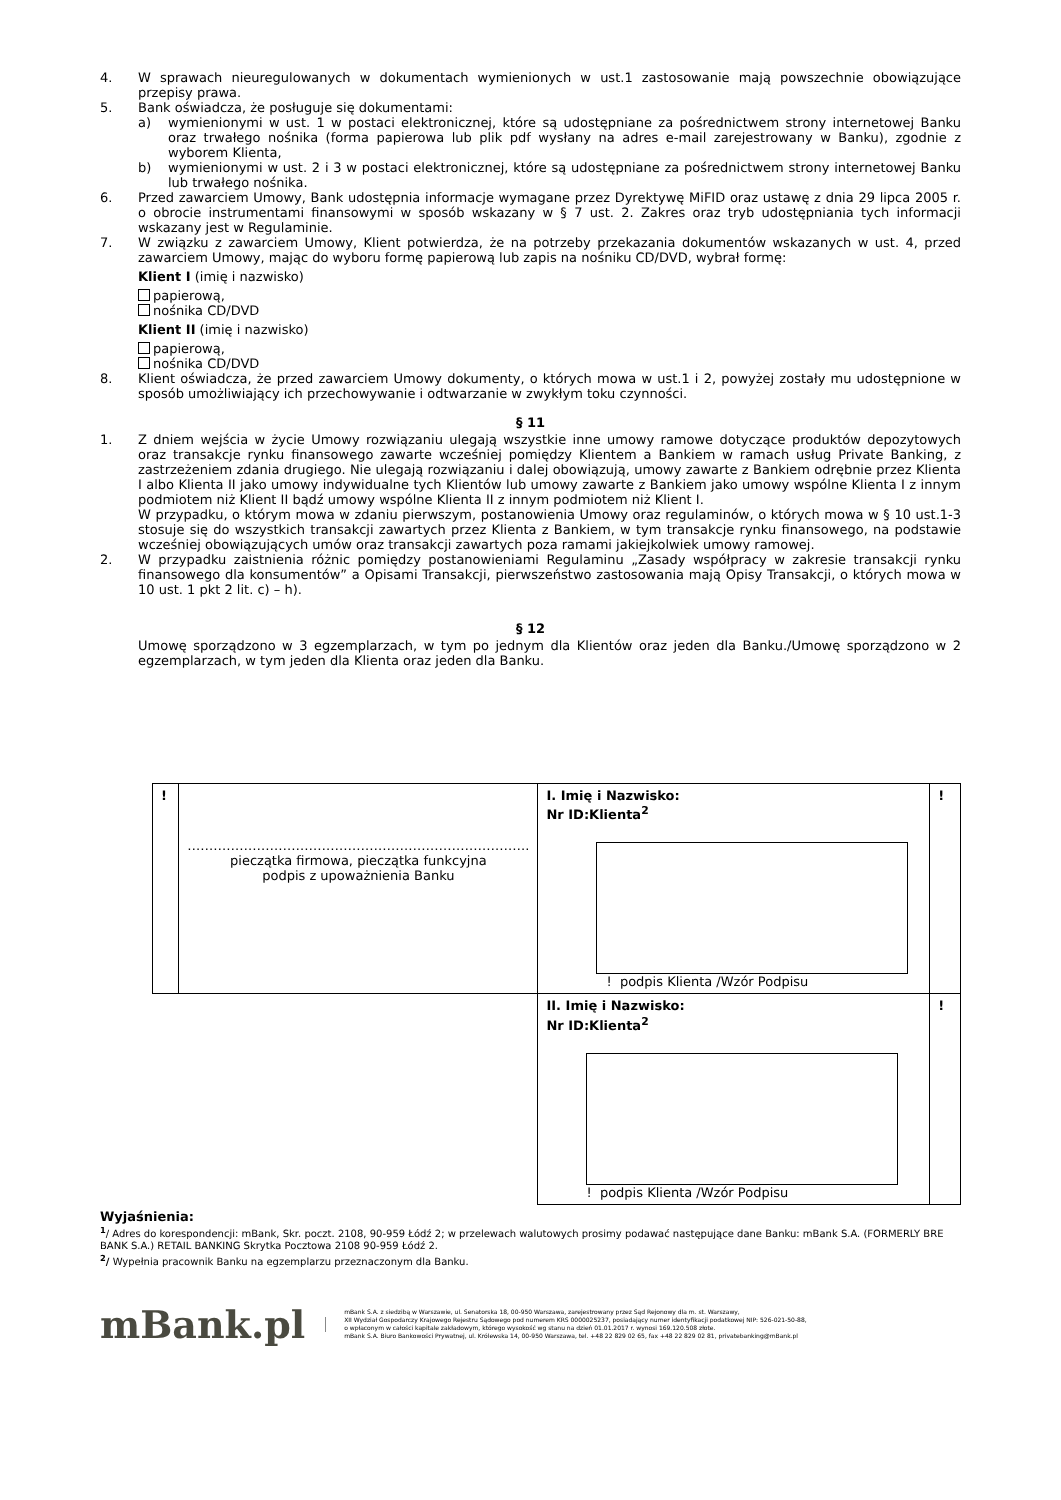4. W sprawach nieuregulowanych w dokumentach wymienionych w ust.1 zastosowanie mają powszechnie obowiązujące przepisy prawa.
5. Bank oświadcza, że posługuje się dokumentami:
a) wymienionymi w ust. 1 w postaci elektronicznej, które są udostępniane za pośrednictwem strony internetowej Banku oraz trwałego nośnika (forma papierowa lub plik pdf wysłany na adres e-mail zarejestrowany w Banku), zgodnie z wyborem Klienta,
b) wymienionymi w ust. 2 i 3 w postaci elektronicznej, które są udostępniane za pośrednictwem strony internetowej Banku lub trwałego nośnika.
6. Przed zawarciem Umowy, Bank udostępnia informacje wymagane przez Dyrektywę MiFID oraz ustawę z dnia 29 lipca 2005 r. o obrocie instrumentami finansowymi w sposób wskazany w § 7 ust. 2. Zakres oraz tryb udostępniania tych informacji wskazany jest w Regulaminie.
7. W związku z zawarciem Umowy, Klient potwierdza, że na potrzeby przekazania dokumentów wskazanych w ust. 4, przed zawarciem Umowy, mając do wyboru formę papierową lub zapis na nośniku CD/DVD, wybrał formę:
Klient I (imię i nazwisko)
papierową,
nośnika CD/DVD
Klient II (imię i nazwisko)
papierową,
nośnika CD/DVD
8. Klient oświadcza, że przed zawarciem Umowy dokumenty, o których mowa w ust.1 i 2, powyżej zostały mu udostępnione w sposób umożliwiający ich przechowywanie i odtwarzanie w zwykłym toku czynności.
§ 11
1. Z dniem wejścia w życie Umowy rozwiązaniu ulegają wszystkie inne umowy ramowe dotyczące produktów depozytowych oraz transakcje rynku finansowego zawarte wcześniej pomiędzy Klientem a Bankiem w ramach usług Private Banking, z zastrzeżeniem zdania drugiego. Nie ulegają rozwiązaniu i dalej obowiązują, umowy zawarte z Bankiem odrębnie przez Klienta I albo Klienta II jako umowy indywidualne tych Klientów lub umowy zawarte z Bankiem jako umowy wspólne Klienta I z innym podmiotem niż Klient II bądź umowy wspólne Klienta II z innym podmiotem niż Klient I.
W przypadku, o którym mowa w zdaniu pierwszym, postanowienia Umowy oraz regulaminów, o których mowa w § 10 ust.1-3 stosuje się do wszystkich transakcji zawartych przez Klienta z Bankiem, w tym transakcje rynku finansowego, na podstawie wcześniej obowiązujących umów oraz transakcji zawartych poza ramami jakiejkolwiek umowy ramowej.
2. W przypadku zaistnienia różnic pomiędzy postanowieniami Regulaminu „Zasady współpracy w zakresie transakcji rynku finansowego dla konsumentów” a Opisami Transakcji, pierwszeństwo zastosowania mają Opisy Transakcji, o których mowa w 10 ust. 1 pkt 2 lit. c) – h).
§ 12
Umowę sporządzono w 3 egzemplarzach, w tym po jednym dla Klientów oraz jeden dla Banku./Umowę sporządzono w 2 egzemplarzach, w tym jeden dla Klienta oraz jeden dla Banku.
| ! | ……………………………………………………………………. pieczątka firmowa, pieczątka funkcyjna podpis z upoważnienia Banku | I. Imię i Nazwisko: Nr ID:Klienta<sup>2</sup> ! podpis Klienta /Wzór Podpisu | ! |
| | | II. Imię i Nazwisko: Nr ID:Klienta<sup>2</sup> ! podpis Klienta /Wzór Podpisu | ! |
Wyjaśnienia:
<sup>1</sup>/ Adres do korespondencji: mBank, Skr. poczt. 2108, 90-959 Łódź 2; w przelewach walutowych prosimy podawać następujące dane Banku: mBank S.A. (FORMERLY BRE BANK S.A.) RETAIL BANKING Skrytka Pocztowa 2108 90-959 Łódź 2.
<sup>2</sup>/ Wypełnia pracownik Banku na egzemplarzu przeznaczonym dla Banku.
mBank.pl
mBank S.A. z siedzibą w Warszawie, ul. Senatorska 18, 00-950 Warszawa, zarejestrowany przez Sąd Rejonowy dla m. st. Warszawy,
XII Wydział Gospodarczy Krajowego Rejestru Sądowego pod numerem KRS 0000025237, posiadający numer identyfikacji podatkowej NIP: 526-021-50-88,
o wpłaconym w całości kapitale zakładowym, którego wysokość wg stanu na dzień 01.01.2017 r. wynosi 169.120.508 złote.
mBank S.A. Biuro Bankowości Prywatnej, ul. Królewska 14, 00-950 Warszawa, tel. +48 22 829 02 65, fax +48 22 829 02 81, privatebanking@mBank.pl